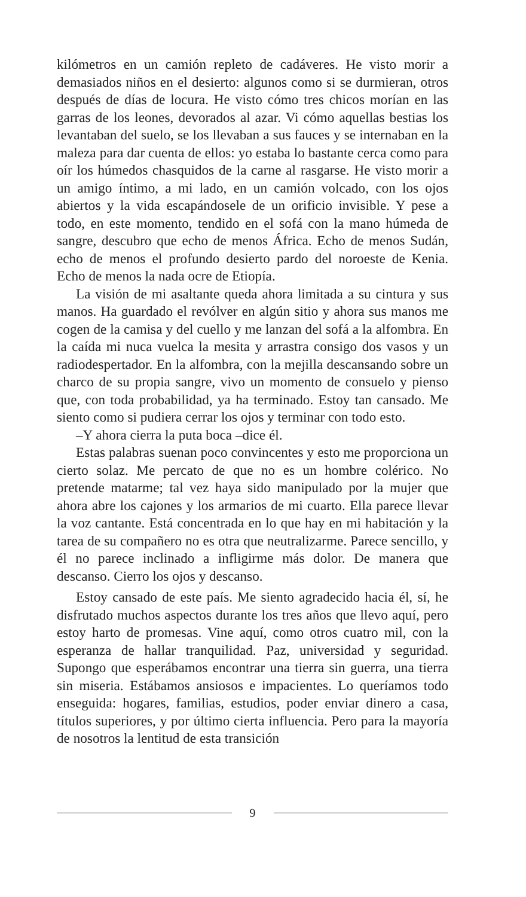kilómetros en un camión repleto de cadáveres. He visto morir a demasiados niños en el desierto: algunos como si se durmieran, otros después de días de locura. He visto cómo tres chicos morían en las garras de los leones, devorados al azar. Vi cómo aquellas bestias los levantaban del suelo, se los llevaban a sus fauces y se internaban en la maleza para dar cuenta de ellos: yo estaba lo bastante cerca como para oír los húmedos chasquidos de la carne al rasgarse. He visto morir a un amigo íntimo, a mi lado, en un camión volcado, con los ojos abiertos y la vida escapándosele de un orificio invisible. Y pese a todo, en este momento, tendido en el sofá con la mano húmeda de sangre, descubro que echo de menos África. Echo de menos Sudán, echo de menos el profundo desierto pardo del noroeste de Kenia. Echo de menos la nada ocre de Etiopía.
La visión de mi asaltante queda ahora limitada a su cintura y sus manos. Ha guardado el revólver en algún sitio y ahora sus manos me cogen de la camisa y del cuello y me lanzan del sofá a la alfombra. En la caída mi nuca vuelca la mesita y arrastra consigo dos vasos y un radiodespertador. En la alfombra, con la mejilla descansando sobre un charco de su propia sangre, vivo un momento de consuelo y pienso que, con toda probabilidad, ya ha terminado. Estoy tan cansado. Me siento como si pudiera cerrar los ojos y terminar con todo esto.
–Y ahora cierra la puta boca –dice él.
Estas palabras suenan poco convincentes y esto me proporciona un cierto solaz. Me percato de que no es un hombre colérico. No pretende matarme; tal vez haya sido manipulado por la mujer que ahora abre los cajones y los armarios de mi cuarto. Ella parece llevar la voz cantante. Está concentrada en lo que hay en mi habitación y la tarea de su compañero no es otra que neutralizarme. Parece sencillo, y él no parece inclinado a infligirme más dolor. De manera que descanso. Cierro los ojos y descanso.
Estoy cansado de este país. Me siento agradecido hacia él, sí, he disfrutado muchos aspectos durante los tres años que llevo aquí, pero estoy harto de promesas. Vine aquí, como otros cuatro mil, con la esperanza de hallar tranquilidad. Paz, universidad y seguridad. Supongo que esperábamos encontrar una tierra sin guerra, una tierra sin miseria. Estábamos ansiosos e impacientes. Lo queríamos todo enseguida: hogares, familias, estudios, poder enviar dinero a casa, títulos superiores, y por último cierta influencia. Pero para la mayoría de nosotros la lentitud de esta transición
9